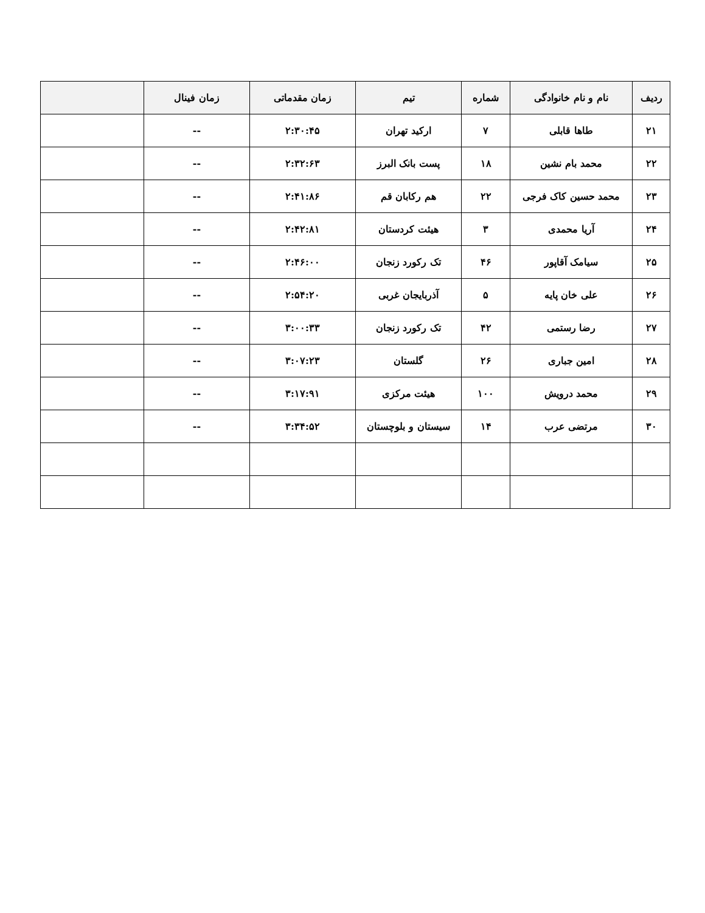| ردیف | نام و نام خانوادگی | شماره | تیم | زمان مقدماتی | زمان فینال | |
| --- | --- | --- | --- | --- | --- | --- |
| ۲۱ | طاها قابلی | ۷ | ارکید تهران | ۲:۳۰:۴۵ | -- | |
| ۲۲ | محمد بام نشین | ۱۸ | پست بانک البرز | ۲:۳۲:۶۳ | -- | |
| ۲۳ | محمد حسین کاک فرجی | ۲۲ | هم رکابان قم | ۲:۴۱:۸۶ | -- | |
| ۲۴ | آریا محمدی | ۳ | هیئت کردستان | ۲:۴۲:۸۱ | -- | |
| ۲۵ | سیامک آقاپور | ۴۶ | تک رکورد زنجان | ۲:۴۶:۰۰ | -- | |
| ۲۶ | علی خان پایه | ۵ | آذربایجان غربی | ۲:۵۴:۲۰ | -- | |
| ۲۷ | رضا رستمی | ۴۲ | تک رکورد زنجان | ۳:۰۰:۳۳ | -- | |
| ۲۸ | امین جباری | ۲۶ | گلستان | ۳:۰۷:۲۳ | -- | |
| ۲۹ | محمد درویش | ۱۰۰ | هیئت مرکزی | ۳:۱۷:۹۱ | -- | |
| ۳۰ | مرتضی عرب | ۱۴ | سیستان و بلوچستان | ۳:۳۴:۵۲ | -- | |